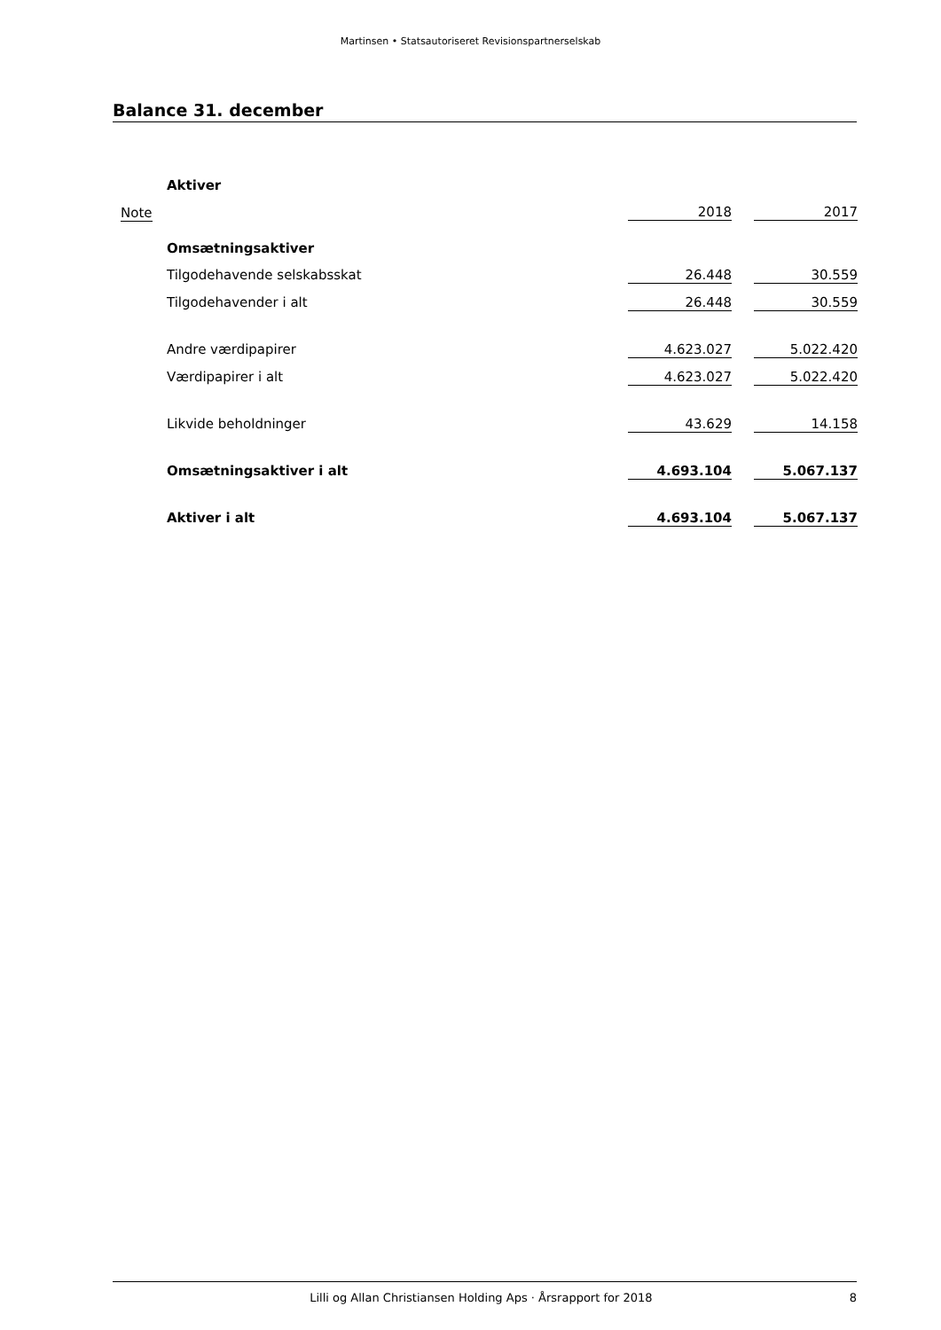Martinsen • Statsautoriseret Revisionspartnerselskab
Balance 31. december
| | Aktiver | | | |
| Note | | 2018 | | 2017 |
| | Omsætningsaktiver | | | |
| | Tilgodehavende selskabsskat | 26.448 | | 30.559 |
| | Tilgodehavender i alt | 26.448 | | 30.559 |
| | Andre værdipapirer | 4.623.027 | | 5.022.420 |
| | Værdipapirer i alt | 4.623.027 | | 5.022.420 |
| | Likvide beholdninger | 43.629 | | 14.158 |
| | Omsætningsaktiver i alt | 4.693.104 | | 5.067.137 |
| | Aktiver i alt | 4.693.104 | | 5.067.137 |
Lilli og Allan Christiansen Holding Aps · Årsrapport for 2018 8